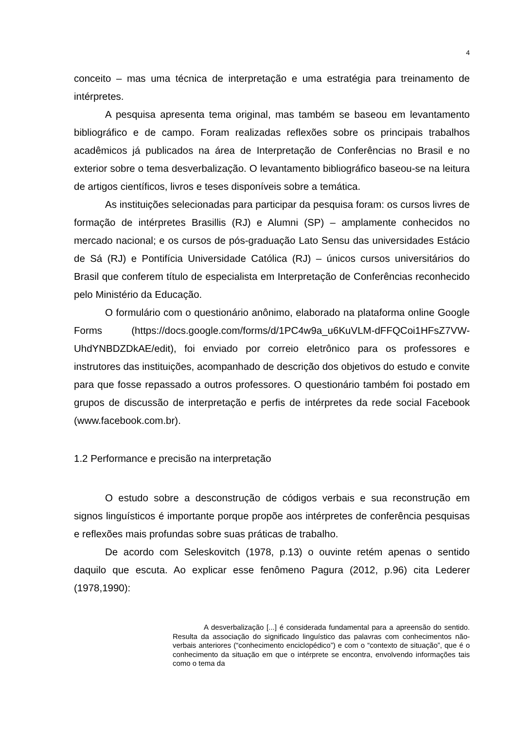4
conceito – mas uma técnica de interpretação e uma estratégia para treinamento de intérpretes.
A pesquisa apresenta tema original, mas também se baseou em levantamento bibliográfico e de campo. Foram realizadas reflexões sobre os principais trabalhos acadêmicos já publicados na área de Interpretação de Conferências no Brasil e no exterior sobre o tema desverbalização. O levantamento bibliográfico baseou-se na leitura de artigos científicos, livros e teses disponíveis sobre a temática.
As instituições selecionadas para participar da pesquisa foram: os cursos livres de formação de intérpretes Brasillis (RJ) e Alumni (SP) – amplamente conhecidos no mercado nacional; e os cursos de pós-graduação Lato Sensu das universidades Estácio de Sá (RJ) e Pontifícia Universidade Católica (RJ) – únicos cursos universitários do Brasil que conferem título de especialista em Interpretação de Conferências reconhecido pelo Ministério da Educação.
O formulário com o questionário anônimo, elaborado na plataforma online Google Forms (https://docs.google.com/forms/d/1PC4w9a_u6KuVLM-dFFQCoi1HFsZ7VW-UhdYNBDZDkAE/edit), foi enviado por correio eletrônico para os professores e instrutores das instituições, acompanhado de descrição dos objetivos do estudo e convite para que fosse repassado a outros professores. O questionário também foi postado em grupos de discussão de interpretação e perfis de intérpretes da rede social Facebook (www.facebook.com.br).
1.2 Performance e precisão na interpretação
O estudo sobre a desconstrução de códigos verbais e sua reconstrução em signos linguísticos é importante porque propõe aos intérpretes de conferência pesquisas e reflexões mais profundas sobre suas práticas de trabalho.
De acordo com Seleskovitch (1978, p.13) o ouvinte retém apenas o sentido daquilo que escuta. Ao explicar esse fenômeno Pagura (2012, p.96) cita Lederer (1978,1990):
A desverbalização [...] é considerada fundamental para a apreensão do sentido. Resulta da associação do significado linguístico das palavras com conhecimentos não-verbais anteriores (“conhecimento enciclopédico”) e com o “contexto de situação”, que é o conhecimento da situação em que o intérprete se encontra, envolvendo informações tais como o tema da